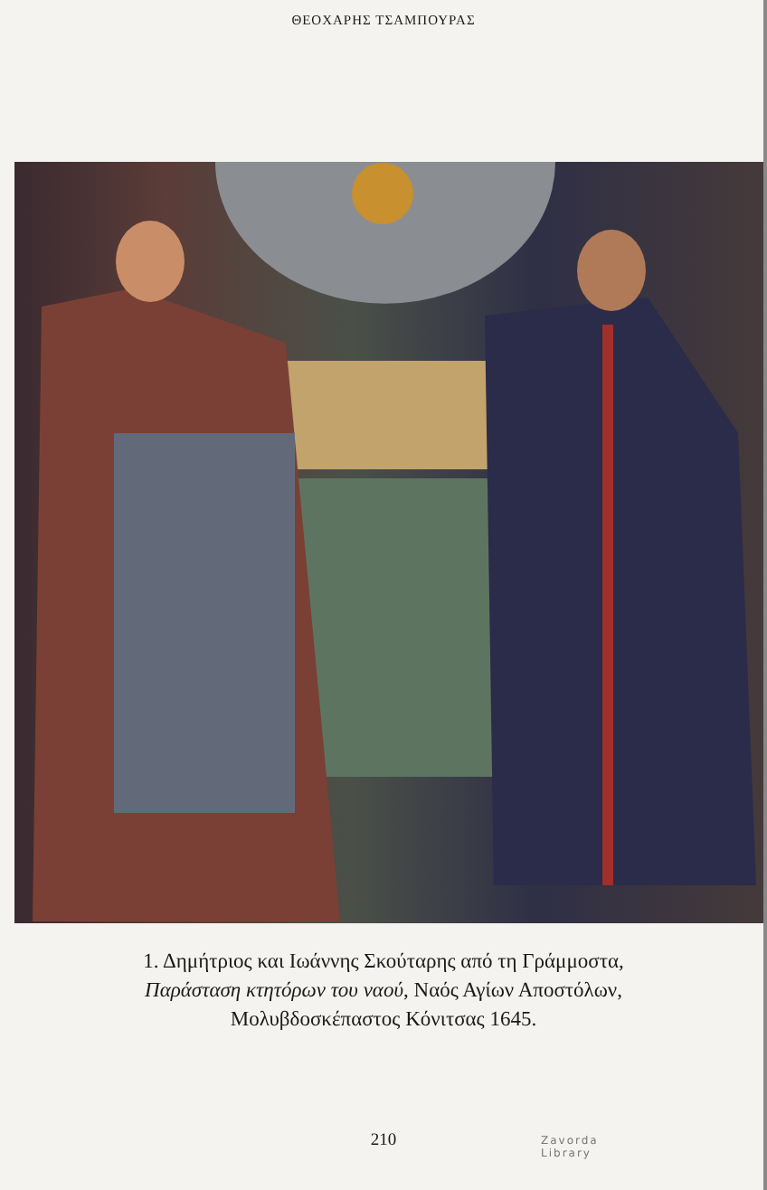ΘΕΟΧΑΡΗΣ ΤΣΑΜΠΟΥΡΑΣ
1. Δημήτριος και Ιωάννης Σκούταρης από τη Γράμμοστα,
Παράσταση κτητόρων του ναού, Ναός Αγίων Αποστόλων,
Μολυβδοσκέπαστος Κόνιτσας 1645.
210
Zavorda
Library